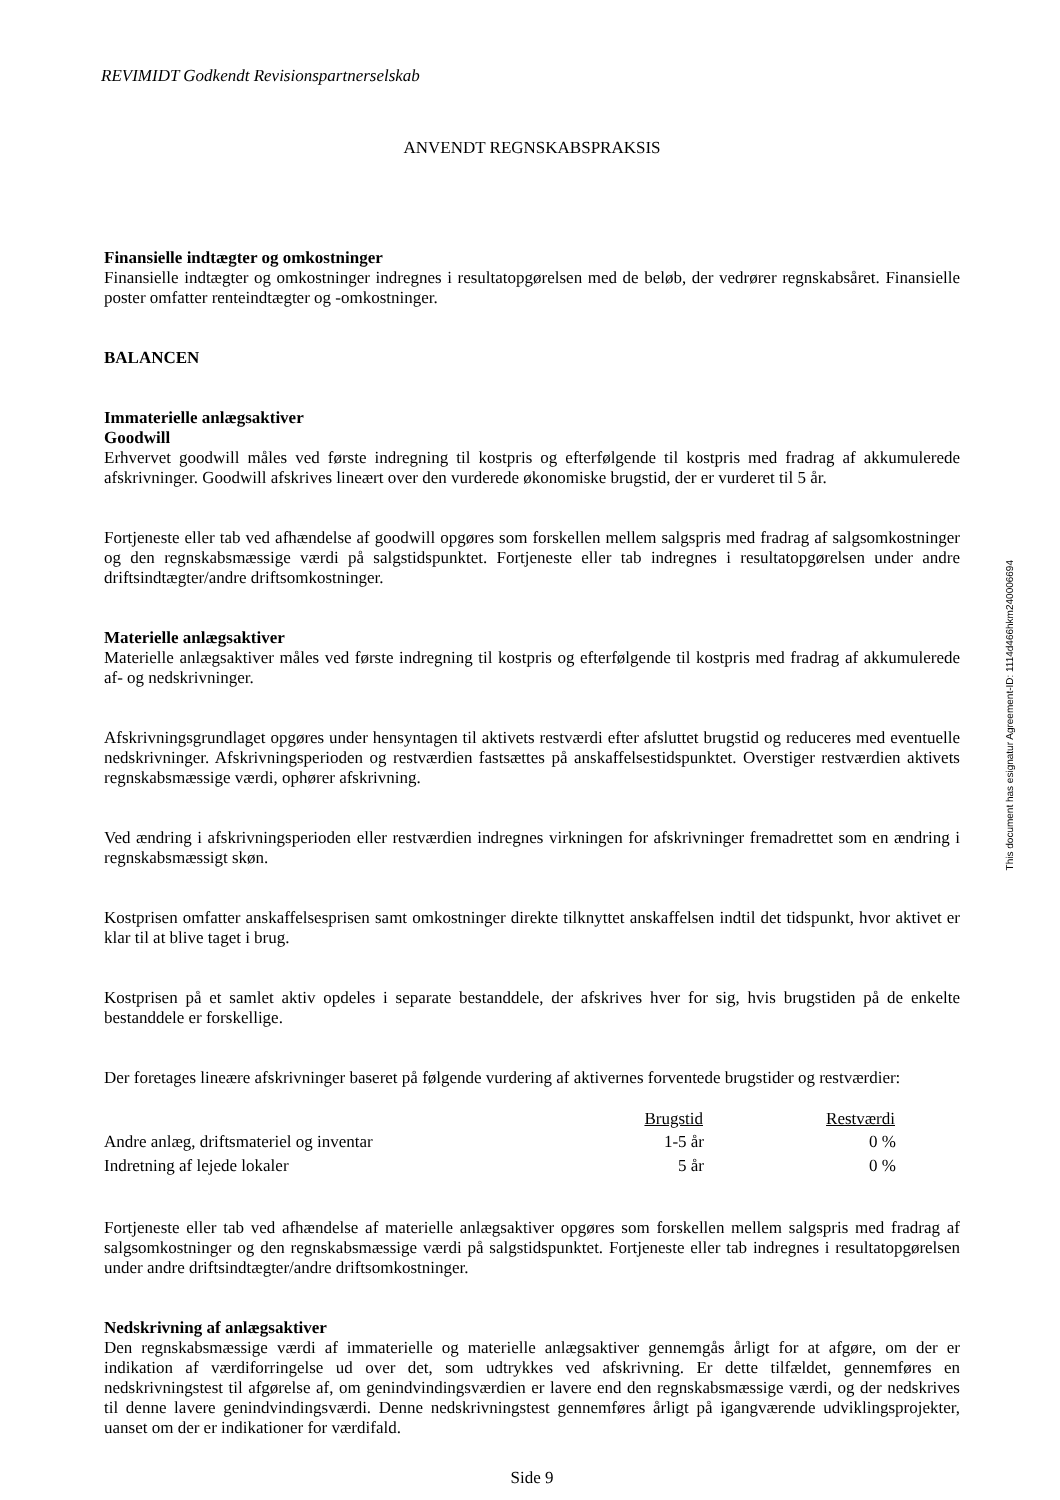REVIMIDT Godkendt Revisionspartnerselskab
ANVENDT REGNSKABSPRAKSIS
Finansielle indtægter og omkostninger
Finansielle indtægter og omkostninger indregnes i resultatopgørelsen med de beløb, der vedrører regnskabsåret. Finansielle poster omfatter renteindtægter og -omkostninger.
BALANCEN
Immaterielle anlægsaktiver
Goodwill
Erhvervet goodwill måles ved første indregning til kostpris og efterfølgende til kostpris med fradrag af akkumulerede afskrivninger. Goodwill afskrives lineært over den vurderede økonomiske brugstid, der er vurderet til 5 år.
Fortjeneste eller tab ved afhændelse af goodwill opgøres som forskellen mellem salgspris med fradrag af salgsomkostninger og den regnskabsmæssige værdi på salgstidspunktet. Fortjeneste eller tab indregnes i resultatopgørelsen under andre driftsindtægter/andre driftsomkostninger.
Materielle anlægsaktiver
Materielle anlægsaktiver måles ved første indregning til kostpris og efterfølgende til kostpris med fradrag af akkumulerede af- og nedskrivninger.
Afskrivningsgrundlaget opgøres under hensyntagen til aktivets restværdi efter afsluttet brugstid og reduceres med eventuelle nedskrivninger. Afskrivningsperioden og restværdien fastsættes på anskaffelsestidspunktet. Overstiger restværdien aktivets regnskabsmæssige værdi, ophører afskrivning.
Ved ændring i afskrivningsperioden eller restværdien indregnes virkningen for afskrivninger fremadrettet som en ændring i regnskabsmæssigt skøn.
Kostprisen omfatter anskaffelsesprisen samt omkostninger direkte tilknyttet anskaffelsen indtil det tidspunkt, hvor aktivet er klar til at blive taget i brug.
Kostprisen på et samlet aktiv opdeles i separate bestanddele, der afskrives hver for sig, hvis brugstiden på de enkelte bestanddele er forskellige.
Der foretages lineære afskrivninger baseret på følgende vurdering af aktivernes forventede brugstider og restværdier:
| | Brugstid | Restværdi |
| --- | --- | --- |
| Andre anlæg, driftsmateriel og inventar | 1-5 år | 0 % |
| Indretning af lejede lokaler | 5 år | 0 % |
Fortjeneste eller tab ved afhændelse af materielle anlægsaktiver opgøres som forskellen mellem salgspris med fradrag af salgsomkostninger og den regnskabsmæssige værdi på salgstidspunktet. Fortjeneste eller tab indregnes i resultatopgørelsen under andre driftsindtægter/andre driftsomkostninger.
Nedskrivning af anlægsaktiver
Den regnskabsmæssige værdi af immaterielle og materielle anlægsaktiver gennemgås årligt for at afgøre, om der er indikation af værdiforringelse ud over det, som udtrykkes ved afskrivning. Er dette tilfældet, gennemføres en nedskrivningstest til afgørelse af, om genindvindingsværdien er lavere end den regnskabsmæssige værdi, og der nedskrives til denne lavere genindvindingsværdi. Denne nedskrivningstest gennemføres årligt på igangværende udviklingsprojekter, uanset om der er indikationer for værdifald.
Side 9
This document has esignatur Agreement-ID: 1114d466hkm240006694